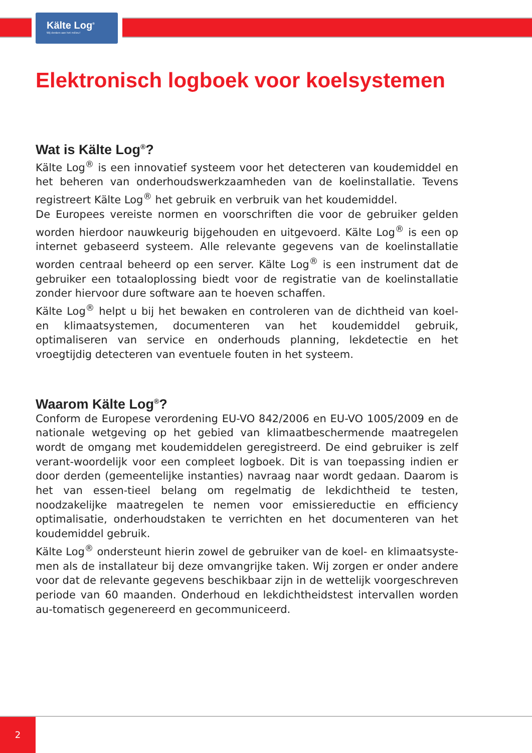Kälte Log<sup>®</sup>
Wij denken aan het milieu!
Elektronisch logboek voor koelsystemen
Wat is Kälte Log<sup>®</sup>?
Kälte Log<sup>®</sup> is een innovatief systeem voor het detecteren van koudemiddel en het beheren van onderhoudswerkzaamheden van de koelinstallatie. Tevens registreert Kälte Log<sup>®</sup> het gebruik en verbruik van het koudemiddel.
De Europees vereiste normen en voorschriften die voor de gebruiker gelden worden hierdoor nauwkeurig bijgehouden en uitgevoerd. Kälte Log<sup>®</sup> is een op internet gebaseerd systeem. Alle relevante gegevens van de koelinstallatie worden centraal beheerd op een server. Kälte Log<sup>®</sup> is een instrument dat de gebruiker een totaaloplossing biedt voor de registratie van de koelinstallatie zonder hiervoor dure software aan te hoeven schaffen.
Kälte Log<sup>®</sup> helpt u bij het bewaken en controleren van de dichtheid van koel- en klimaatsystemen, documenteren van het koudemiddel gebruik, optimaliseren van service en onderhouds planning, lekdetectie en het vroegtijdig detecteren van eventuele fouten in het systeem.
Waarom Kälte Log<sup>®</sup>?
Conform de Europese verordening EU-VO 842/2006 en EU-VO 1005/2009 en de nationale wetgeving op het gebied van klimaatbeschermende maatregelen wordt de omgang met koudemiddelen geregistreerd. De eind gebruiker is zelf verant-woordelijk voor een compleet logboek. Dit is van toepassing indien er door derden (gemeentelijke instanties) navraag naar wordt gedaan. Daarom is het van essen-tieel belang om regelmatig de lekdichtheid te testen, noodzakelijke maatregelen te nemen voor emissiereductie en efficiency optimalisatie, onderhoudstaken te verrichten en het documenteren van het koudemiddel gebruik.
Kälte Log<sup>®</sup> ondersteunt hierin zowel de gebruiker van de koel- en klimaatsyste-men als de installateur bij deze omvangrijke taken. Wij zorgen er onder andere voor dat de relevante gegevens beschikbaar zijn in de wettelijk voorgeschreven periode van 60 maanden. Onderhoud en lekdichtheidstest intervallen worden au-tomatisch gegenereerd en gecommuniceerd.
2